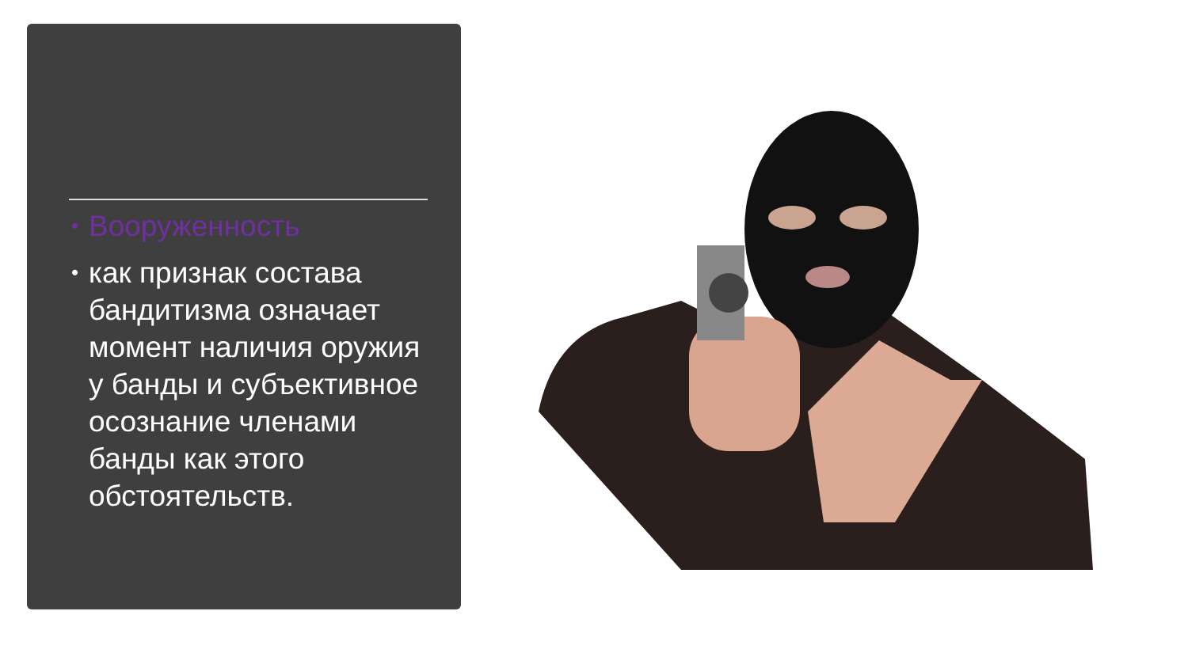• Вооруженность
• как признак состава бандитизма означает момент наличия оружия у банды и субъективное осознание членами банды как этого обстоятельств.